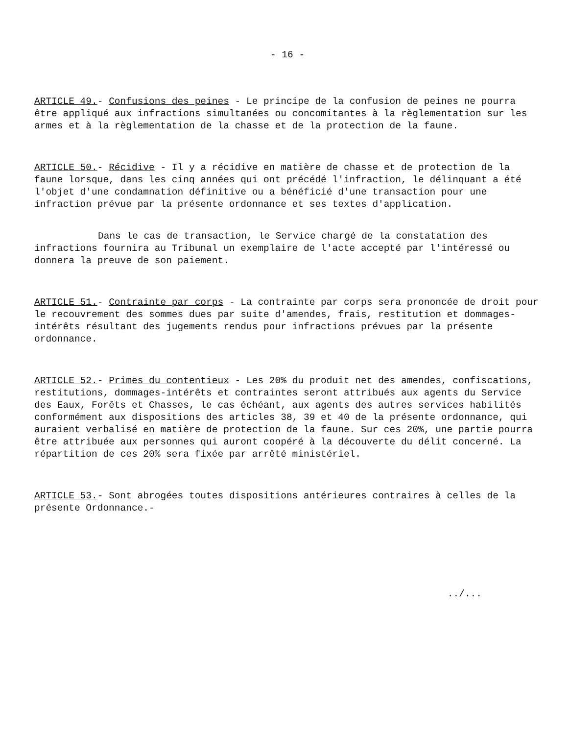- 16 -
ARTICLE 49.- Confusions des peines - Le principe de la confusion de peines ne pourra être appliqué aux infractions simultanées ou concomitantes à la règlementation sur les armes et à la règlementation de la chasse et de la protection de la faune.
ARTICLE 50.- Récidive - Il y a récidive en matière de chasse et de protection de la faune lorsque, dans les cinq années qui ont précédé l'infraction, le délinquant a été l'objet d'une condamnation définitive ou a bénéficié d'une transaction pour une infraction prévue par la présente ordonnance et ses textes d'application.
Dans le cas de transaction, le Service chargé de la constatation des infractions fournira au Tribunal un exemplaire de l'acte accepté par l'intéressé ou donnera la preuve de son paiement.
ARTICLE 51.- Contrainte par corps - La contrainte par corps sera prononcée de droit pour le recouvrement des sommes dues par suite d'amendes, frais, restitution et dommages-intérêts résultant des jugements rendus pour infractions prévues par la présente ordonnance.
ARTICLE 52.- Primes du contentieux - Les 20% du produit net des amendes, confiscations, restitutions, dommages-intérêts et contraintes seront attribués aux agents du Service des Eaux, Forêts et Chasses, le cas échéant, aux agents des autres services habilités conformément aux dispositions des articles 38, 39 et 40 de la présente ordonnance, qui auraient verbalisé en matière de protection de la faune. Sur ces 20%, une partie pourra être attribuée aux personnes qui auront coopéré à la découverte du délit concerné. La répartition de ces 20% sera fixée par arrêté ministériel.
ARTICLE 53.- Sont abrogées toutes dispositions antérieures contraires à celles de la présente Ordonnance.-
../...